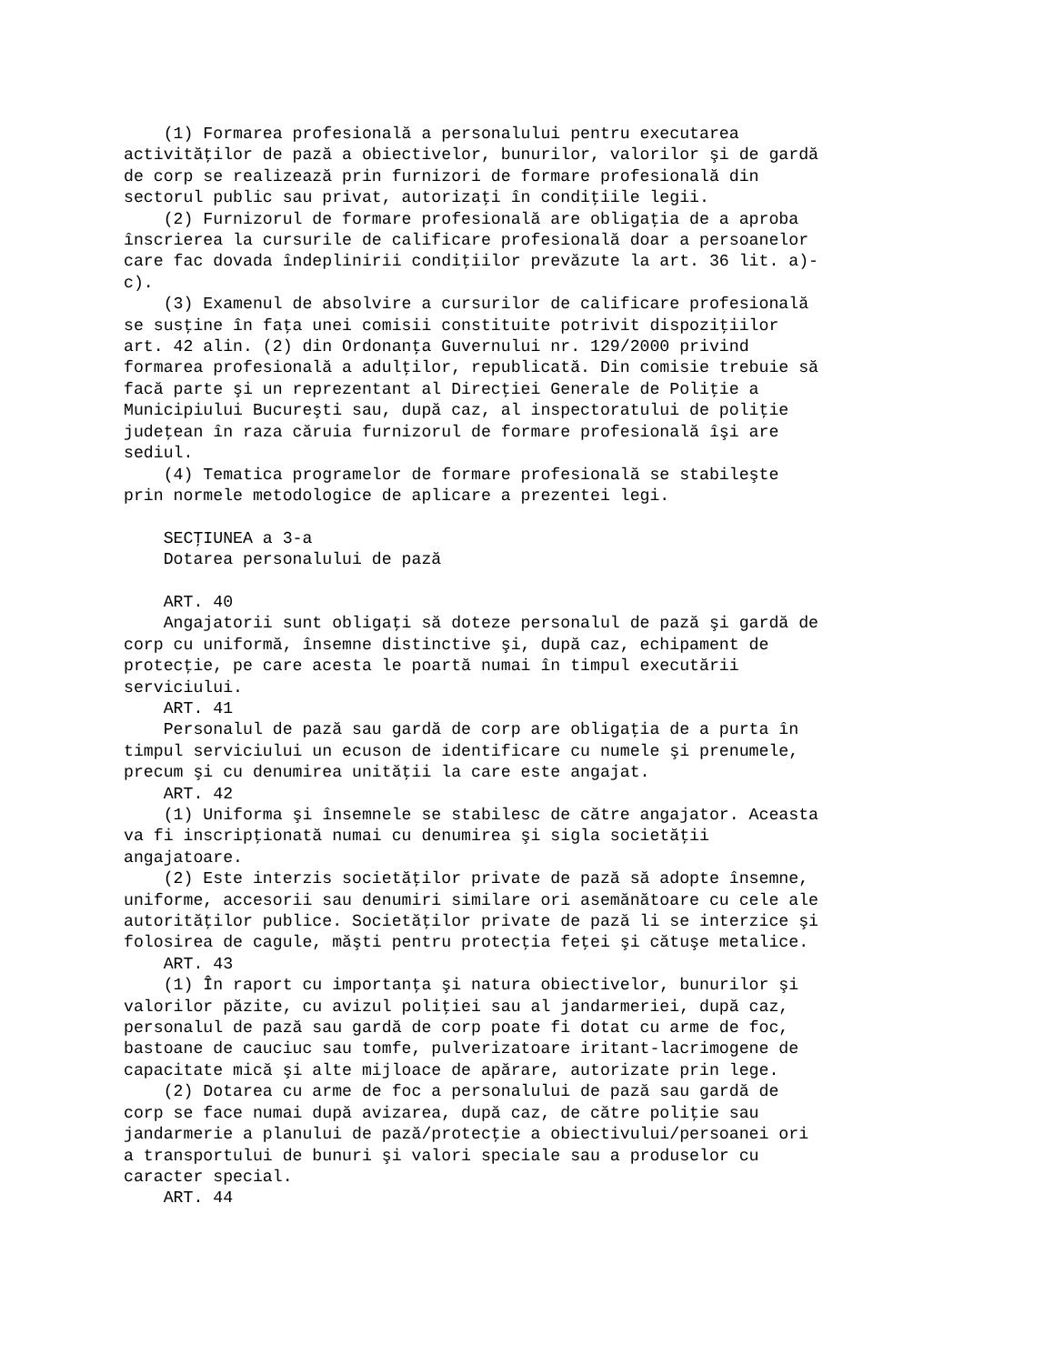(1) Formarea profesională a personalului pentru executarea
activităţilor de pază a obiectivelor, bunurilor, valorilor şi de gardă
de corp se realizează prin furnizori de formare profesională din
sectorul public sau privat, autorizaţi în condiţiile legii.
    (2) Furnizorul de formare profesională are obligaţia de a aproba
înscrierea la cursurile de calificare profesională doar a persoanelor
care fac dovada îndeplinirii condiţiilor prevăzute la art. 36 lit. a)-
c).
    (3) Examenul de absolvire a cursurilor de calificare profesională
se susţine în faţa unei comisii constituite potrivit dispoziţiilor
art. 42 alin. (2) din Ordonanţa Guvernului nr. 129/2000 privind
formarea profesională a adulţilor, republicată. Din comisie trebuie să
facă parte şi un reprezentant al Direcţiei Generale de Poliţie a
Municipiului Bucureşti sau, după caz, al inspectoratului de poliţie
judeţean în raza căruia furnizorul de formare profesională îşi are
sediul.
    (4) Tematica programelor de formare profesională se stabileşte
prin normele metodologice de aplicare a prezentei legi.

    SECŢIUNEA a 3-a
    Dotarea personalului de pază

    ART. 40
    Angajatorii sunt obligaţi să doteze personalul de pază şi gardă de
corp cu uniformă, însemne distinctive şi, după caz, echipament de
protecţie, pe care acesta le poartă numai în timpul executării
serviciului.
    ART. 41
    Personalul de pază sau gardă de corp are obligaţia de a purta în
timpul serviciului un ecuson de identificare cu numele şi prenumele,
precum şi cu denumirea unităţii la care este angajat.
    ART. 42
    (1) Uniforma şi însemnele se stabilesc de către angajator. Aceasta
va fi inscripţionată numai cu denumirea şi sigla societăţii
angajatoare.
    (2) Este interzis societăţilor private de pază să adopte însemne,
uniforme, accesorii sau denumiri similare ori asemănătoare cu cele ale
autorităţilor publice. Societăţilor private de pază li se interzice şi
folosirea de cagule, măşti pentru protecţia feţei şi cătuşe metalice.
    ART. 43
    (1) În raport cu importanţa şi natura obiectivelor, bunurilor şi
valorilor păzite, cu avizul poliţiei sau al jandarmeriei, după caz,
personalul de pază sau gardă de corp poate fi dotat cu arme de foc,
bastoane de cauciuc sau tomfe, pulverizatoare iritant-lacrimogene de
capacitate mică şi alte mijloace de apărare, autorizate prin lege.
    (2) Dotarea cu arme de foc a personalului de pază sau gardă de
corp se face numai după avizarea, după caz, de către poliţie sau
jandarmerie a planului de pază/protecţie a obiectivului/persoanei ori
a transportului de bunuri şi valori speciale sau a produselor cu
caracter special.
    ART. 44